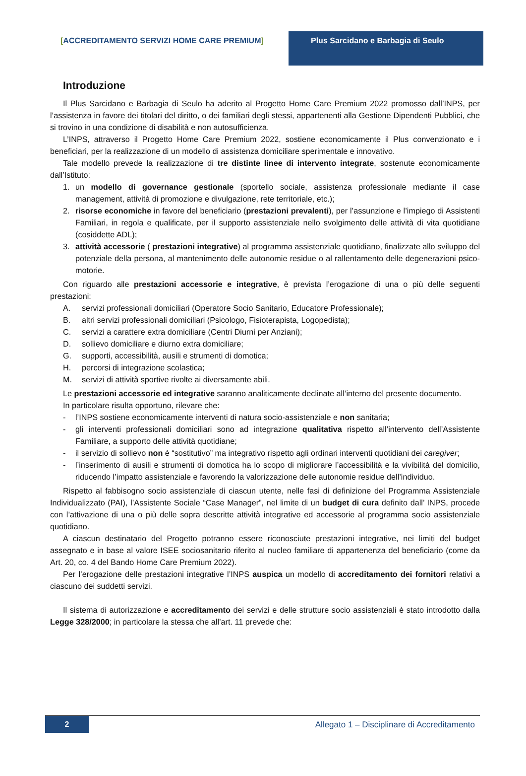[ACCREDITAMENTO SERVIZI HOME CARE PREMIUM] Plus Sarcidano e Barbagia di Seulo
Introduzione
Il Plus Sarcidano e Barbagia di Seulo ha aderito al Progetto Home Care Premium 2022 promosso dall’INPS, per l’assistenza in favore dei titolari del diritto, o dei familiari degli stessi, appartenenti alla Gestione Dipendenti Pubblici, che si trovino in una condizione di disabilità e non autosufficienza.
L’INPS, attraverso il Progetto Home Care Premium 2022, sostiene economicamente il Plus convenzionato e i beneficiari, per la realizzazione di un modello di assistenza domiciliare sperimentale e innovativo.
Tale modello prevede la realizzazione di tre distinte linee di intervento integrate, sostenute economicamente dall’Istituto:
1. un modello di governance gestionale (sportello sociale, assistenza professionale mediante il case management, attività di promozione e divulgazione, rete territoriale, etc.);
2. risorse economiche in favore del beneficiario (prestazioni prevalenti), per l’assunzione e l’impiego di Assistenti Familiari, in regola e qualificate, per il supporto assistenziale nello svolgimento delle attività di vita quotidiane (cosiddette ADL);
3. attività accessorie ( prestazioni integrative) al programma assistenziale quotidiano, finalizzate allo sviluppo del potenziale della persona, al mantenimento delle autonomie residue o al rallentamento delle degenerazioni psico-motorie.
Con riguardo alle prestazioni accessorie e integrative, è prevista l’erogazione di una o più delle seguenti prestazioni:
A. servizi professionali domiciliari (Operatore Socio Sanitario, Educatore Professionale);
B. altri servizi professionali domiciliari (Psicologo, Fisioterapista, Logopedista);
C. servizi a carattere extra domiciliare (Centri Diurni per Anziani);
D. sollievo domiciliare e diurno extra domiciliare;
G. supporti, accessibilità, ausili e strumenti di domotica;
H. percorsi di integrazione scolastica;
M. servizi di attività sportive rivolte ai diversamente abili.
Le prestazioni accessorie ed integrative saranno analiticamente declinate all’interno del presente documento.
In particolare risulta opportuno, rilevare che:
- l’INPS sostiene economicamente interventi di natura socio-assistenziale e non sanitaria;
- gli interventi professionali domiciliari sono ad integrazione qualitativa rispetto all’intervento dell’Assistente Familiare, a supporto delle attività quotidiane;
- il servizio di sollievo non è “sostitutivo” ma integrativo rispetto agli ordinari interventi quotidiani dei caregiver;
- l’inserimento di ausili e strumenti di domotica ha lo scopo di migliorare l’accessibilità e la vivibilità del domicilio, riducendo l’impatto assistenziale e favorendo la valorizzazione delle autonomie residue dell’individuo.
Rispetto al fabbisogno socio assistenziale di ciascun utente, nelle fasi di definizione del Programma Assistenziale Individualizzato (PAI), l’Assistente Sociale “Case Manager”, nel limite di un budget di cura definito dall’ INPS, procede con l’attivazione di una o più delle sopra descritte attività integrative ed accessorie al programma socio assistenziale quotidiano.
A ciascun destinatario del Progetto potranno essere riconosciute prestazioni integrative, nei limiti del budget assegnato e in base al valore ISEE sociosanitario riferito al nucleo familiare di appartenenza del beneficiario (come da Art. 20, co. 4 del Bando Home Care Premium 2022).
Per l’erogazione delle prestazioni integrative l’INPS auspica un modello di accreditamento dei fornitori relativi a ciascuno dei suddetti servizi.
Il sistema di autorizzazione e accreditamento dei servizi e delle strutture socio assistenziali è stato introdotto dalla Legge 328/2000; in particolare la stessa che all’art. 11 prevede che:
2
Allegato 1 – Disciplinare di Accreditamento